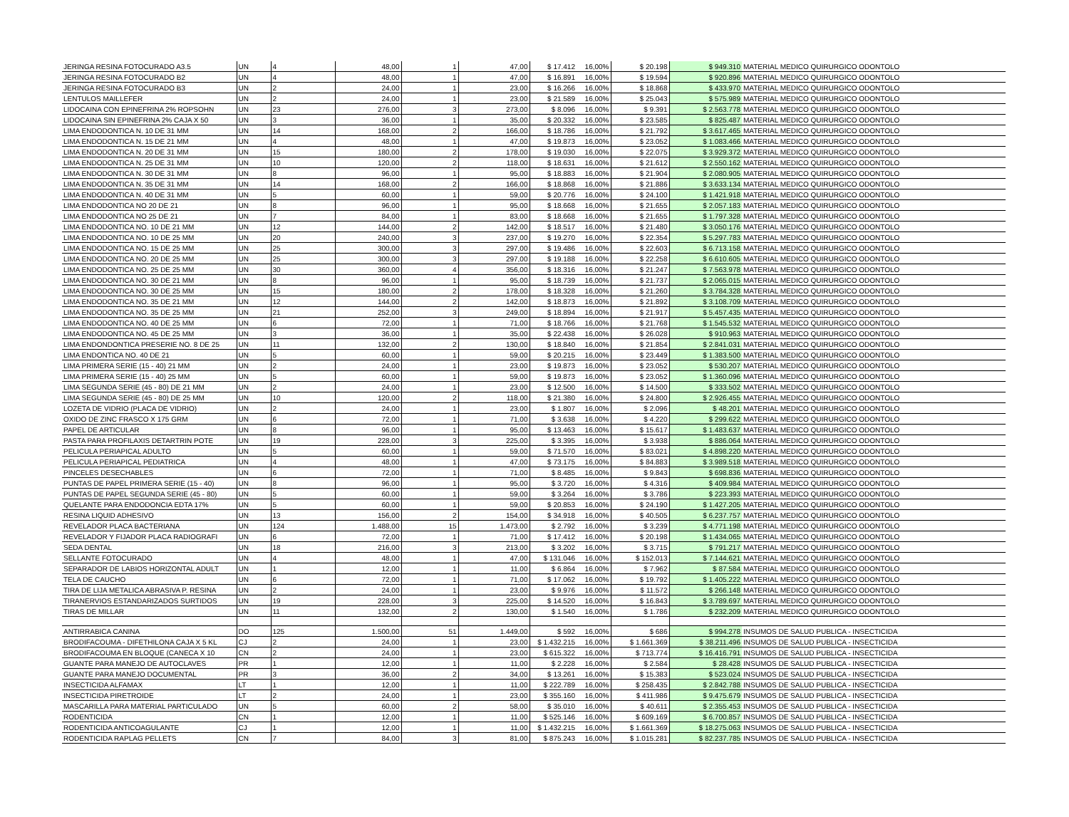| JERINGA RESINA FOTOCURADO A3.5 | UN | 4 | 48,00 | 1 | 47,00 | $ 17.412 | 16,00% | $ 20.198 | $ 949.310 | MATERIAL MEDICO QUIRURGICO ODONTOLO |
| JERINGA RESINA FOTOCURADO B2 | UN | 4 | 48,00 | 1 | 47,00 | $ 16.891 | 16,00% | $ 19.594 | $ 920.896 | MATERIAL MEDICO QUIRURGICO ODONTOLO |
| JERINGA RESINA FOTOCURADO B3 | UN | 2 | 24,00 | 1 | 23,00 | $ 16.266 | 16,00% | $ 18.868 | $ 433.970 | MATERIAL MEDICO QUIRURGICO ODONTOLO |
| LENTULOS MAILLEFER | UN | 2 | 24,00 | 1 | 23,00 | $ 21.589 | 16,00% | $ 25.043 | $ 575.989 | MATERIAL MEDICO QUIRURGICO ODONTOLO |
| LIDOCAINA CON EPINEFRINA 2% ROPSOHN | UN | 23 | 276,00 | 3 | 273,00 | $ 8.096 | 16,00% | $ 9.391 | $ 2.563.778 | MATERIAL MEDICO QUIRURGICO ODONTOLO |
| LIDOCAINA SIN EPINEFRINA 2% CAJA X 50 | UN | 3 | 36,00 | 1 | 35,00 | $ 20.332 | 16,00% | $ 23.585 | $ 825.487 | MATERIAL MEDICO QUIRURGICO ODONTOLO |
| LIMA ENDODONTICA N. 10 DE 31 MM | UN | 14 | 168,00 | 2 | 166,00 | $ 18.786 | 16,00% | $ 21.792 | $ 3.617.465 | MATERIAL MEDICO QUIRURGICO ODONTOLO |
| LIMA ENDODONTICA N. 15 DE 21 MM | UN | 4 | 48,00 | 1 | 47,00 | $ 19.873 | 16,00% | $ 23.052 | $ 1.083.466 | MATERIAL MEDICO QUIRURGICO ODONTOLO |
| LIMA ENDODONTICA N. 20 DE 31 MM | UN | 15 | 180,00 | 2 | 178,00 | $ 19.030 | 16,00% | $ 22.075 | $ 3.929.372 | MATERIAL MEDICO QUIRURGICO ODONTOLO |
| LIMA ENDODONTICA N. 25 DE 31 MM | UN | 10 | 120,00 | 2 | 118,00 | $ 18.631 | 16,00% | $ 21.612 | $ 2.550.162 | MATERIAL MEDICO QUIRURGICO ODONTOLO |
| LIMA ENDODONTICA N. 30 DE 31 MM | UN | 8 | 96,00 | 1 | 95,00 | $ 18.883 | 16,00% | $ 21.904 | $ 2.080.905 | MATERIAL MEDICO QUIRURGICO ODONTOLO |
| LIMA ENDODONTICA N. 35 DE 31 MM | UN | 14 | 168,00 | 2 | 166,00 | $ 18.868 | 16,00% | $ 21.886 | $ 3.633.134 | MATERIAL MEDICO QUIRURGICO ODONTOLO |
| LIMA ENDODONTICA N. 40 DE 31 MM | UN | 5 | 60,00 | 1 | 59,00 | $ 20.776 | 16,00% | $ 24.100 | $ 1.421.918 | MATERIAL MEDICO QUIRURGICO ODONTOLO |
| LIMA ENDODONTICA NO 20 DE 21 | UN | 8 | 96,00 | 1 | 95,00 | $ 18.668 | 16,00% | $ 21.655 | $ 2.057.183 | MATERIAL MEDICO QUIRURGICO ODONTOLO |
| LIMA ENDODONTICA NO 25 DE 21 | UN | 7 | 84,00 | 1 | 83,00 | $ 18.668 | 16,00% | $ 21.655 | $ 1.797.328 | MATERIAL MEDICO QUIRURGICO ODONTOLO |
| LIMA ENDODONTICA NO. 10 DE 21 MM | UN | 12 | 144,00 | 2 | 142,00 | $ 18.517 | 16,00% | $ 21.480 | $ 3.050.176 | MATERIAL MEDICO QUIRURGICO ODONTOLO |
| LIMA ENDODONTICA NO. 10 DE 25 MM | UN | 20 | 240,00 | 3 | 237,00 | $ 19.270 | 16,00% | $ 22.354 | $ 5.297.783 | MATERIAL MEDICO QUIRURGICO ODONTOLO |
| LIMA ENDODONTICA NO. 15 DE 25 MM | UN | 25 | 300,00 | 3 | 297,00 | $ 19.486 | 16,00% | $ 22.603 | $ 6.713.158 | MATERIAL MEDICO QUIRURGICO ODONTOLO |
| LIMA ENDODONTICA NO. 20 DE 25 MM | UN | 25 | 300,00 | 3 | 297,00 | $ 19.188 | 16,00% | $ 22.258 | $ 6.610.605 | MATERIAL MEDICO QUIRURGICO ODONTOLO |
| LIMA ENDODONTICA NO. 25 DE 25 MM | UN | 30 | 360,00 | 4 | 356,00 | $ 18.316 | 16,00% | $ 21.247 | $ 7.563.978 | MATERIAL MEDICO QUIRURGICO ODONTOLO |
| LIMA ENDODONTICA NO. 30 DE 21 MM | UN | 8 | 96,00 | 1 | 95,00 | $ 18.739 | 16,00% | $ 21.737 | $ 2.065.015 | MATERIAL MEDICO QUIRURGICO ODONTOLO |
| LIMA ENDODONTICA NO. 30 DE 25 MM | UN | 15 | 180,00 | 2 | 178,00 | $ 18.328 | 16,00% | $ 21.260 | $ 3.784.328 | MATERIAL MEDICO QUIRURGICO ODONTOLO |
| LIMA ENDODONTICA NO. 35 DE 21 MM | UN | 12 | 144,00 | 2 | 142,00 | $ 18.873 | 16,00% | $ 21.892 | $ 3.108.709 | MATERIAL MEDICO QUIRURGICO ODONTOLO |
| LIMA ENDODONTICA NO. 35 DE 25 MM | UN | 21 | 252,00 | 3 | 249,00 | $ 18.894 | 16,00% | $ 21.917 | $ 5.457.435 | MATERIAL MEDICO QUIRURGICO ODONTOLO |
| LIMA ENDODONTICA NO. 40 DE 25 MM | UN | 6 | 72,00 | 1 | 71,00 | $ 18.766 | 16,00% | $ 21.768 | $ 1.545.532 | MATERIAL MEDICO QUIRURGICO ODONTOLO |
| LIMA ENDODONTICA NO. 45 DE 25 MM | UN | 3 | 36,00 | 1 | 35,00 | $ 22.438 | 16,00% | $ 26.028 | $ 910.963 | MATERIAL MEDICO QUIRURGICO ODONTOLO |
| LIMA ENDONDONTICA PRESERIE NO. 8 DE 25 | UN | 11 | 132,00 | 2 | 130,00 | $ 18.840 | 16,00% | $ 21.854 | $ 2.841.031 | MATERIAL MEDICO QUIRURGICO ODONTOLO |
| LIMA ENDONTICA NO. 40 DE 21 | UN | 5 | 60,00 | 1 | 59,00 | $ 20.215 | 16,00% | $ 23.449 | $ 1.383.500 | MATERIAL MEDICO QUIRURGICO ODONTOLO |
| LIMA PRIMERA SERIE (15 - 40) 21 MM | UN | 2 | 24,00 | 1 | 23,00 | $ 19.873 | 16,00% | $ 23.052 | $ 530.207 | MATERIAL MEDICO QUIRURGICO ODONTOLO |
| LIMA PRIMERA SERIE (15 - 40) 25 MM | UN | 5 | 60,00 | 1 | 59,00 | $ 19.873 | 16,00% | $ 23.052 | $ 1.360.096 | MATERIAL MEDICO QUIRURGICO ODONTOLO |
| LIMA SEGUNDA SERIE (45 - 80) DE 21 MM | UN | 2 | 24,00 | 1 | 23,00 | $ 12.500 | 16,00% | $ 14.500 | $ 333.502 | MATERIAL MEDICO QUIRURGICO ODONTOLO |
| LIMA SEGUNDA SERIE (45 - 80) DE 25 MM | UN | 10 | 120,00 | 2 | 118,00 | $ 21.380 | 16,00% | $ 24.800 | $ 2.926.455 | MATERIAL MEDICO QUIRURGICO ODONTOLO |
| LOZETA DE VIDRIO (PLACA DE VIDRIO) | UN | 2 | 24,00 | 1 | 23,00 | $ 1.807 | 16,00% | $ 2.096 | $ 48.201 | MATERIAL MEDICO QUIRURGICO ODONTOLO |
| OXIDO DE ZINC FRASCO X 175 GRM | UN | 6 | 72,00 | 1 | 71,00 | $ 3.638 | 16,00% | $ 4.220 | $ 299.622 | MATERIAL MEDICO QUIRURGICO ODONTOLO |
| PAPEL DE ARTICULAR | UN | 8 | 96,00 | 1 | 95,00 | $ 13.463 | 16,00% | $ 15.617 | $ 1.483.637 | MATERIAL MEDICO QUIRURGICO ODONTOLO |
| PASTA PARA PROFILAXIS DETARTRIN POTE | UN | 19 | 228,00 | 3 | 225,00 | $ 3.395 | 16,00% | $ 3.938 | $ 886.064 | MATERIAL MEDICO QUIRURGICO ODONTOLO |
| PELICULA PERIAPICAL ADULTO | UN | 5 | 60,00 | 1 | 59,00 | $ 71.570 | 16,00% | $ 83.021 | $ 4.898.220 | MATERIAL MEDICO QUIRURGICO ODONTOLO |
| PELICULA PERIAPICAL PEDIATRICA | UN | 4 | 48,00 | 1 | 47,00 | $ 73.175 | 16,00% | $ 84.883 | $ 3.989.518 | MATERIAL MEDICO QUIRURGICO ODONTOLO |
| PINCELES DESECHABLES | UN | 6 | 72,00 | 1 | 71,00 | $ 8.485 | 16,00% | $ 9.843 | $ 698.836 | MATERIAL MEDICO QUIRURGICO ODONTOLO |
| PUNTAS DE PAPEL PRIMERA SERIE (15 - 40) | UN | 8 | 96,00 | 1 | 95,00 | $ 3.720 | 16,00% | $ 4.316 | $ 409.984 | MATERIAL MEDICO QUIRURGICO ODONTOLO |
| PUNTAS DE PAPEL SEGUNDA SERIE (45 - 80) | UN | 5 | 60,00 | 1 | 59,00 | $ 3.264 | 16,00% | $ 3.786 | $ 223.393 | MATERIAL MEDICO QUIRURGICO ODONTOLO |
| QUELANTE PARA ENDODONCIA EDTA 17% | UN | 5 | 60,00 | 1 | 59,00 | $ 20.853 | 16,00% | $ 24.190 | $ 1.427.205 | MATERIAL MEDICO QUIRURGICO ODONTOLO |
| RESINA LIQUID ADHESIVO | UN | 13 | 156,00 | 2 | 154,00 | $ 34.918 | 16,00% | $ 40.505 | $ 6.237.757 | MATERIAL MEDICO QUIRURGICO ODONTOLO |
| REVELADOR PLACA BACTERIANA | UN | 124 | 1.488,00 | 15 | 1.473,00 | $ 2.792 | 16,00% | $ 3.239 | $ 4.771.198 | MATERIAL MEDICO QUIRURGICO ODONTOLO |
| REVELADOR Y FIJADOR PLACA RADIOGRAFI | UN | 6 | 72,00 | 1 | 71,00 | $ 17.412 | 16,00% | $ 20.198 | $ 1.434.065 | MATERIAL MEDICO QUIRURGICO ODONTOLO |
| SEDA DENTAL | UN | 18 | 216,00 | 3 | 213,00 | $ 3.202 | 16,00% | $ 3.715 | $ 791.217 | MATERIAL MEDICO QUIRURGICO ODONTOLO |
| SELLANTE FOTOCURADO | UN | 4 | 48,00 | 1 | 47,00 | $ 131.046 | 16,00% | $ 152.013 | $ 7.144.621 | MATERIAL MEDICO QUIRURGICO ODONTOLO |
| SEPARADOR DE LABIOS HORIZONTAL ADULT | UN | 1 | 12,00 | 1 | 11,00 | $ 6.864 | 16,00% | $ 7.962 | $ 87.584 | MATERIAL MEDICO QUIRURGICO ODONTOLO |
| TELA DE CAUCHO | UN | 6 | 72,00 | 1 | 71,00 | $ 17.062 | 16,00% | $ 19.792 | $ 1.405.222 | MATERIAL MEDICO QUIRURGICO ODONTOLO |
| TIRA DE LIJA METALICA ABRASIVA P. RESINA | UN | 2 | 24,00 | 1 | 23,00 | $ 9.976 | 16,00% | $ 11.572 | $ 266.148 | MATERIAL MEDICO QUIRURGICO ODONTOLO |
| TIRANERVIOS ESTANDARIZADOS SURTIDOS | UN | 19 | 228,00 | 3 | 225,00 | $ 14.520 | 16,00% | $ 16.843 | $ 3.789.697 | MATERIAL MEDICO QUIRURGICO ODONTOLO |
| TIRAS DE MILLAR | UN | 11 | 132,00 | 2 | 130,00 | $ 1.540 | 16,00% | $ 1.786 | $ 232.209 | MATERIAL MEDICO QUIRURGICO ODONTOLO |
| ANTIRRABICA CANINA | DO | 125 | 1.500,00 | 51 | 1.449,00 | $ 592 | 16,00% | $ 686 | $ 994.278 | INSUMOS DE SALUD PUBLICA - INSECTICIDA |
| BRODIFACOUMA - DIFETHILONA CAJA X 5 KL | CJ | 2 | 24,00 | 1 | 23,00 | $ 1.432.215 | 16,00% | $ 1.661.369 | $ 38.211.496 | INSUMOS DE SALUD PUBLICA - INSECTICIDA |
| BRODIFACOUMA EN BLOQUE (CANECA X 10 | CN | 2 | 24,00 | 1 | 23,00 | $ 615.322 | 16,00% | $ 713.774 | $ 16.416.791 | INSUMOS DE SALUD PUBLICA - INSECTICIDA |
| GUANTE PARA MANEJO DE AUTOCLAVES | PR | 1 | 12,00 | 1 | 11,00 | $ 2.228 | 16,00% | $ 2.584 | $ 28.428 | INSUMOS DE SALUD PUBLICA - INSECTICIDA |
| GUANTE PARA MANEJO DOCUMENTAL | PR | 3 | 36,00 | 2 | 34,00 | $ 13.261 | 16,00% | $ 15.383 | $ 523.024 | INSUMOS DE SALUD PUBLICA - INSECTICIDA |
| INSECTICIDA ALFAMAX | LT | 1 | 12,00 | 1 | 11,00 | $ 222.789 | 16,00% | $ 258.435 | $ 2.842.788 | INSUMOS DE SALUD PUBLICA - INSECTICIDA |
| INSECTICIDA PIRETROIDE | LT | 2 | 24,00 | 1 | 23,00 | $ 355.160 | 16,00% | $ 411.986 | $ 9.475.679 | INSUMOS DE SALUD PUBLICA - INSECTICIDA |
| MASCARILLA PARA MATERIAL PARTICULADO | UN | 5 | 60,00 | 2 | 58,00 | $ 35.010 | 16,00% | $ 40.611 | $ 2.355.453 | INSUMOS DE SALUD PUBLICA - INSECTICIDA |
| RODENTICIDA | CN | 1 | 12,00 | 1 | 11,00 | $ 525.146 | 16,00% | $ 609.169 | $ 6.700.857 | INSUMOS DE SALUD PUBLICA - INSECTICIDA |
| RODENTICIDA ANTICOAGULANTE | CJ | 1 | 12,00 | 1 | 11,00 | $ 1.432.215 | 16,00% | $ 1.661.369 | $ 18.275.063 | INSUMOS DE SALUD PUBLICA - INSECTICIDA |
| RODENTICIDA RAPLAG PELLETS | CN | 7 | 84,00 | 3 | 81,00 | $ 875.243 | 16,00% | $ 1.015.281 | $ 82.237.785 | INSUMOS DE SALUD PUBLICA - INSECTICIDA |